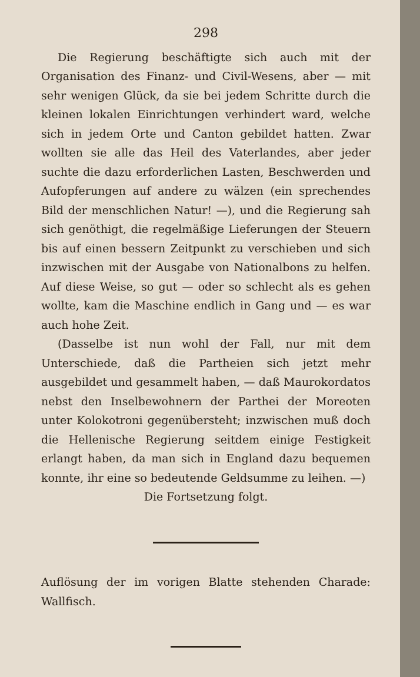298
Die Regierung beschäftigte sich auch mit der Organisation des Finanz- und Civil-Wesens, aber — mit sehr wenigen Glück, da sie bei jedem Schritte durch die kleinen lokalen Einrichtungen verhindert ward, welche sich in jedem Orte und Canton gebildet hatten. Zwar wollten sie alle das Heil des Vaterlandes, aber jeder suchte die dazu erforderlichen Lasten, Beschwerden und Aufopferungen auf andere zu wälzen (ein sprechendes Bild der menschlichen Natur! —), und die Regierung sah sich genöthigt, die regelmäßige Lieferungen der Steuern bis auf einen bessern Zeitpunkt zu verschieben und sich inzwischen mit der Ausgabe von Nationalbons zu helfen. Auf diese Weise, so gut — oder so schlecht als es gehen wollte, kam die Maschine endlich in Gang und — es war auch hohe Zeit.
(Dasselbe ist nun wohl der Fall, nur mit dem Unterschiede, daß die Partheien sich jetzt mehr ausgebildet und gesammelt haben, — daß Maurokordatos nebst den Inselbewohnern der Parthei der Moreoten unter Kolokotroni gegenübersteht; inzwischen muß doch die Hellenische Regierung seitdem einige Festigkeit erlangt haben, da man sich in England dazu bequemen konnte, ihr eine so bedeutende Geldsumme zu leihen. —)
Die Fortsetzung folgt.
Auflösung der im vorigen Blatte stehenden Charade: Wallfisch.